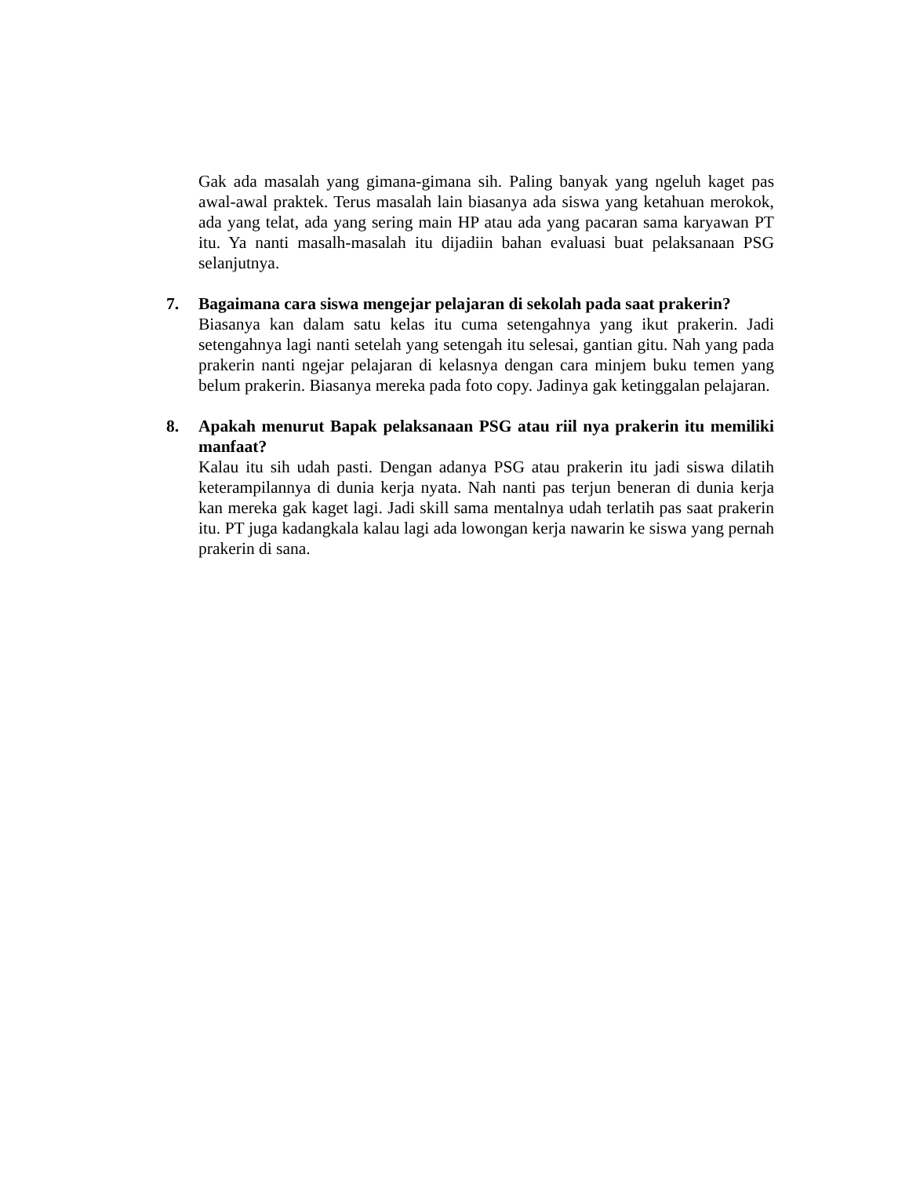Gak ada masalah yang gimana-gimana sih. Paling banyak yang ngeluh kaget pas awal-awal praktek. Terus masalah lain biasanya ada siswa yang ketahuan merokok, ada yang telat, ada yang sering main HP atau ada yang pacaran sama karyawan PT itu. Ya nanti masalh-masalah itu dijadiin bahan evaluasi buat pelaksanaan PSG selanjutnya.
7. Bagaimana cara siswa mengejar pelajaran di sekolah pada saat prakerin?
Biasanya kan dalam satu kelas itu cuma setengahnya yang ikut prakerin. Jadi setengahnya lagi nanti setelah yang setengah itu selesai, gantian gitu. Nah yang pada prakerin nanti ngejar pelajaran di kelasnya dengan cara minjem buku temen yang belum prakerin. Biasanya mereka pada foto copy. Jadinya gak ketinggalan pelajaran.
8. Apakah menurut Bapak pelaksanaan PSG atau riil nya prakerin itu memiliki manfaat?
Kalau itu sih udah pasti. Dengan adanya PSG atau prakerin itu jadi siswa dilatih keterampilannya di dunia kerja nyata. Nah nanti pas terjun beneran di dunia kerja kan mereka gak kaget lagi. Jadi skill sama mentalnya udah terlatih pas saat prakerin itu. PT juga kadangkala kalau lagi ada lowongan kerja nawarin ke siswa yang pernah prakerin di sana.